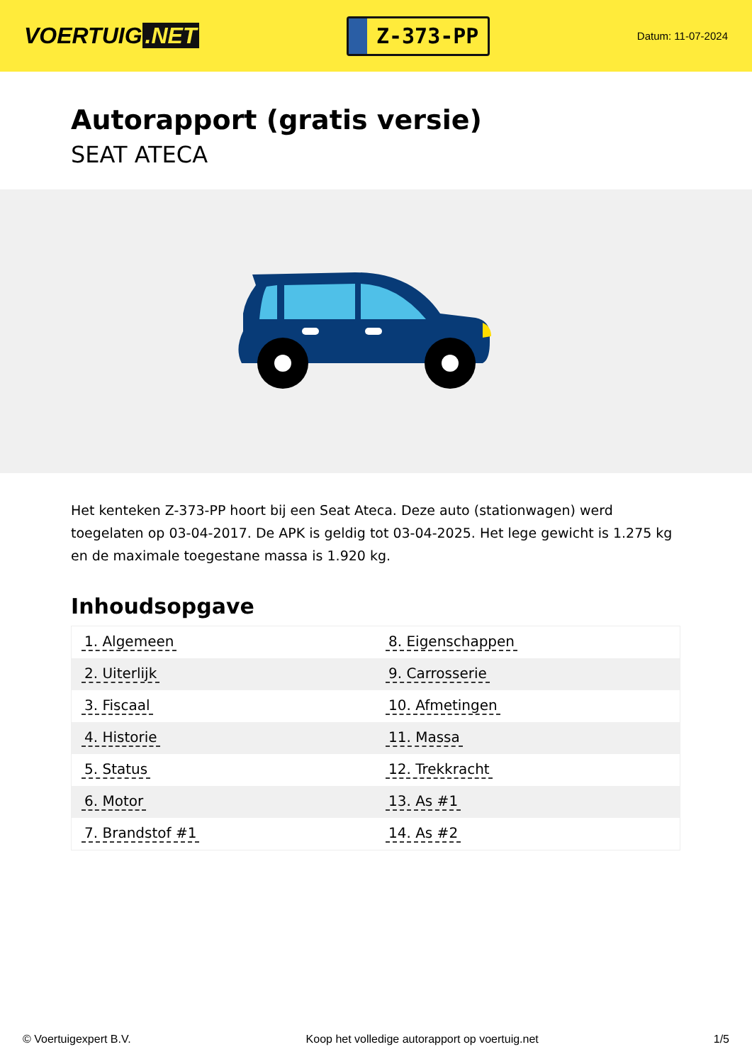VOERTUIG.NET
Z-373-PP
Datum: 11-07-2024
Autorapport (gratis versie)
SEAT ATECA
Het kenteken Z-373-PP hoort bij een Seat Ateca. Deze auto (stationwagen) werd toegelaten op 03-04-2017. De APK is geldig tot 03-04-2025. Het lege gewicht is 1.275 kg en de maximale toegestane massa is 1.920 kg.
Inhoudsopgave
| 1. Algemeen | 8. Eigenschappen |
| 2. Uiterlijk | 9. Carrosserie |
| 3. Fiscaal | 10. Afmetingen |
| 4. Historie | 11. Massa |
| 5. Status | 12. Trekkracht |
| 6. Motor | 13. As #1 |
| 7. Brandstof #1 | 14. As #2 |
© Voertuigexpert B.V. Koop het volledige autorapport op voertuig.net 1/5